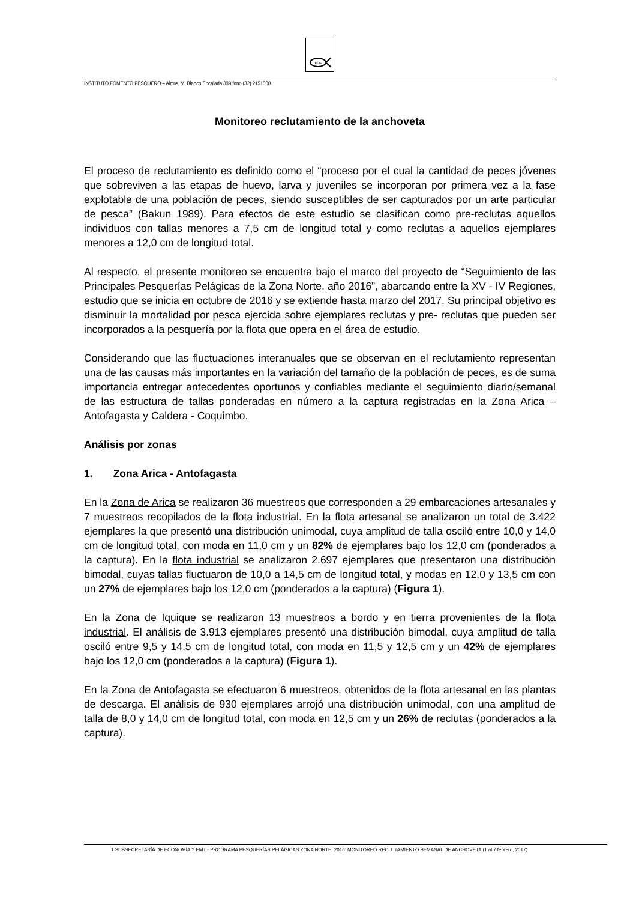IFOP
INSTITUTO FOMENTO PESQUERO – Almte. M. Blanco Encalada 839 fono (32) 2151500
Monitoreo reclutamiento de la anchoveta
El proceso de reclutamiento es definido como el “proceso por el cual la cantidad de peces jóvenes que sobreviven a las etapas de huevo, larva y juveniles se incorporan por primera vez a la fase explotable de una población de peces, siendo susceptibles de ser capturados por un arte particular de pesca” (Bakun 1989). Para efectos de este estudio se clasifican como pre-reclutas aquellos individuos con tallas menores a 7,5 cm de longitud total y como reclutas a aquellos ejemplares menores a 12,0 cm de longitud total.
Al respecto, el presente monitoreo se encuentra bajo el marco del proyecto de “Seguimiento de las Principales Pesquerías Pelágicas de la Zona Norte, año 2016”, abarcando entre la XV - IV Regiones, estudio que se inicia en octubre de 2016 y se extiende hasta marzo del 2017. Su principal objetivo es disminuir la mortalidad por pesca ejercida sobre ejemplares reclutas y pre- reclutas que pueden ser incorporados a la pesquería por la flota que opera en el área de estudio.
Considerando que las fluctuaciones interanuales que se observan en el reclutamiento representan una de las causas más importantes en la variación del tamaño de la población de peces, es de suma importancia entregar antecedentes oportunos y confiables mediante el seguimiento diario/semanal de las estructura de tallas ponderadas en número a la captura registradas en la Zona Arica – Antofagasta y Caldera - Coquimbo.
Análisis por zonas
1. Zona Arica - Antofagasta
En la Zona de Arica se realizaron 36 muestreos que corresponden a 29 embarcaciones artesanales y 7 muestreos recopilados de la flota industrial. En la flota artesanal se analizaron un total de 3.422 ejemplares la que presentó una distribución unimodal, cuya amplitud de talla osciló entre 10,0 y 14,0 cm de longitud total, con moda en 11,0 cm y un 82% de ejemplares bajo los 12,0 cm (ponderados a la captura). En la flota industrial se analizaron 2.697 ejemplares que presentaron una distribución bimodal, cuyas tallas fluctuaron de 10,0 a 14,5 cm de longitud total, y modas en 12.0 y 13,5 cm con un 27% de ejemplares bajo los 12,0 cm (ponderados a la captura) (Figura 1).
En la Zona de Iquique se realizaron 13 muestreos a bordo y en tierra provenientes de la flota industrial. El análisis de 3.913 ejemplares presentó una distribución bimodal, cuya amplitud de talla osciló entre 9,5 y 14,5 cm de longitud total, con moda en 11,5 y 12,5 cm y un 42% de ejemplares bajo los 12,0 cm (ponderados a la captura) (Figura 1).
En la Zona de Antofagasta se efectuaron 6 muestreos, obtenidos de la flota artesanal en las plantas de descarga. El análisis de 930 ejemplares arrojó una distribución unimodal, con una amplitud de talla de 8,0 y 14,0 cm de longitud total, con moda en 12,5 cm y un 26% de reclutas (ponderados a la captura).
1 SUBSECRETARÍA DE ECONOMÍA Y EMT - PROGRAMA PESQUERÍAS PELÁGICAS ZONA NORTE, 2016: MONITOREO RECLUTAMIENTO SEMANAL DE ANCHOVETA (1 al 7 febrero, 2017)